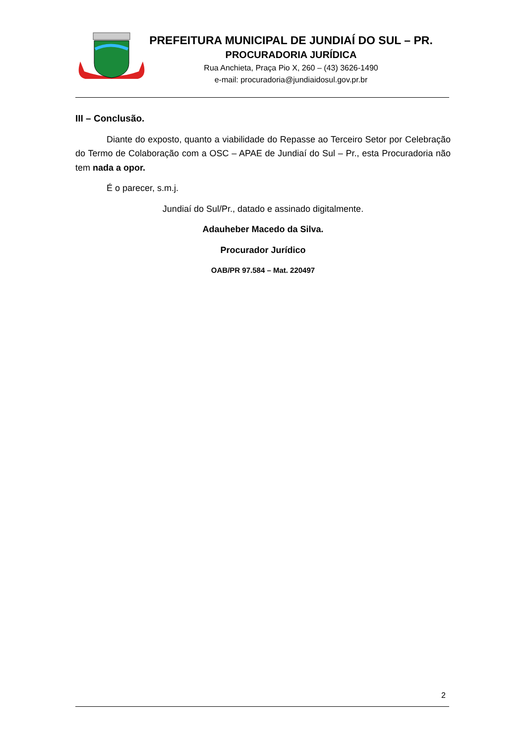PREFEITURA MUNICIPAL DE JUNDIAÍ DO SUL – PR.
PROCURADORIA JURÍDICA
Rua Anchieta, Praça Pio X, 260 – (43) 3626-1490
e-mail: procuradoria@jundiaidosul.gov.pr.br
III – Conclusão.
Diante do exposto, quanto a viabilidade do Repasse ao Terceiro Setor por Celebração do Termo de Colaboração com a OSC – APAE de Jundiaí do Sul – Pr., esta Procuradoria não tem nada a opor.
É o parecer, s.m.j.
Jundiaí do Sul/Pr., datado e assinado digitalmente.
Adauheber Macedo da Silva.
Procurador Jurídico
OAB/PR 97.584 – Mat. 220497
2